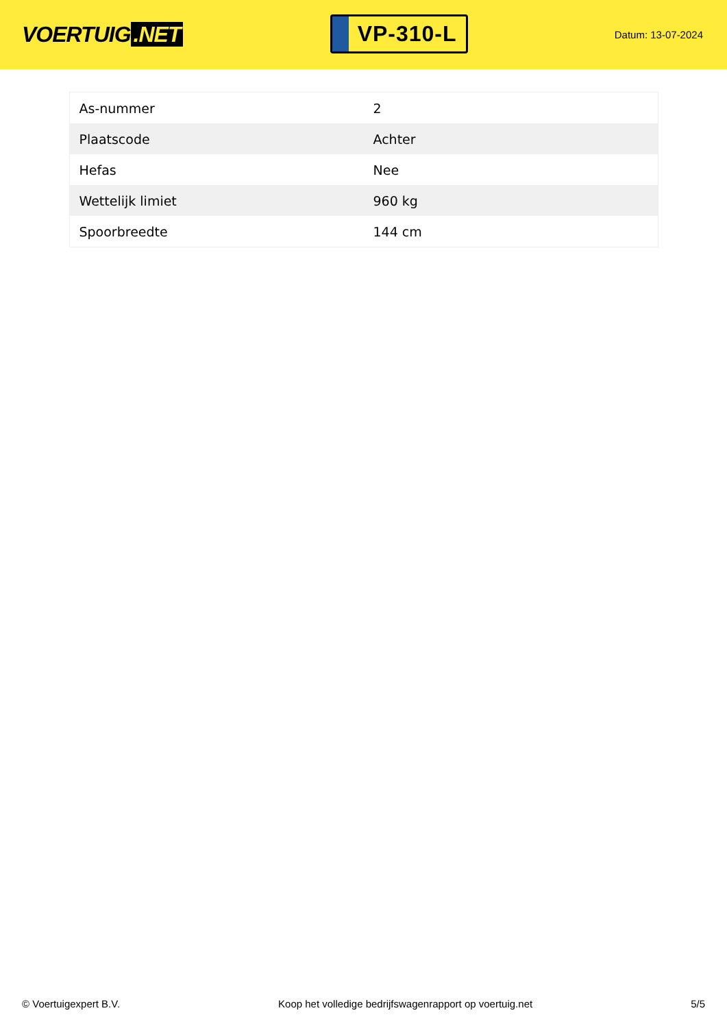VOERTUIG.NET
VP-310-L
Datum: 13-07-2024
| As-nummer | 2 |
| Plaatscode | Achter |
| Hefas | Nee |
| Wettelijk limiet | 960 kg |
| Spoorbreedte | 144 cm |
© Voertuigexpert B.V. Koop het volledige bedrijfswagenrapport op voertuig.net 5/5